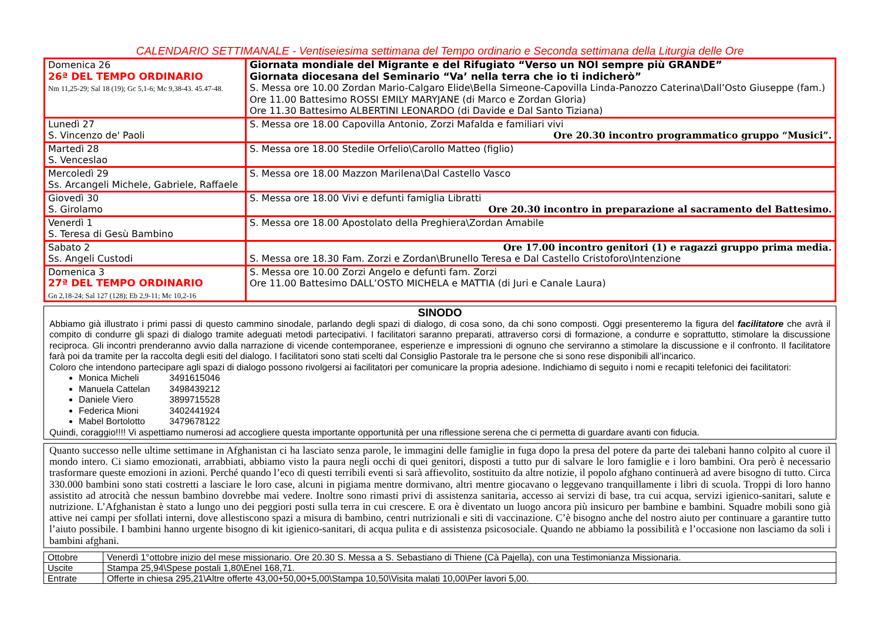CALENDARIO SETTIMANALE - Ventiseiesima settimana del Tempo ordinario e Seconda settimana della Liturgia delle Ore
| Domenica 26 26ª DEL TEMPO ORDINARIO Nm 11,25-29; Sal 18 (19); Gc 5,1-6; Mc 9,38-43. 45.47-48. | Giornata mondiale del Migrante e del Rifugiato “Verso un NOI sempre più GRANDE” Giornata diocesana del Seminario “Va’ nella terra che io ti indicherò” S. Messa ore 10.00 Zordan Mario-Calgaro Elide\Bella Simeone-Capovilla Linda-Panozzo Caterina\Dall’Osto Giuseppe (fam.) Ore 11.00 Battesimo ROSSI EMILY MARYJANE (di Marco e Zordan Gloria) Ore 11.30 Battesimo ALBERTINI LEONARDO (di Davide e Dal Santo Tiziana) |
| Lunedì 27 S. Vincenzo de' Paoli | S. Messa ore 18.00 Capovilla Antonio, Zorzi Mafalda e familiari vivi Ore 20.30 incontro programmatico gruppo “Musici”. |
| Martedì 28 S. Venceslao | S. Messa ore 18.00 Stedile Orfelio\Carollo Matteo (figlio) |
| Mercoledì 29 Ss. Arcangeli Michele, Gabriele, Raffaele | S. Messa ore 18.00 Mazzon Marilena\Dal Castello Vasco |
| Giovedì 30 S. Girolamo | S. Messa ore 18.00 Vivi e defunti famiglia Libratti Ore 20.30 incontro in preparazione al sacramento del Battesimo. |
| Venerdì 1 S. Teresa di Gesù Bambino | S. Messa ore 18.00 Apostolato della Preghiera\Zordan Amabile |
| Sabato 2 Ss. Angeli Custodi | Ore 17.00 incontro genitori (1) e ragazzi gruppo prima media. S. Messa ore 18.30 Fam. Zorzi e Zordan\Brunello Teresa e Dal Castello Cristoforo\Intenzione |
| Domenica 3 27ª DEL TEMPO ORDINARIO Gn 2,18-24; Sal 127 (128); Eb 2,9-11; Mc 10,2-16 | S. Messa ore 10.00 Zorzi Angelo e defunti fam. Zorzi Ore 11.00 Battesimo DALL’OSTO MICHELA e MATTIA (di Juri e Canale Laura) |
SINODO
Abbiamo già illustrato i primi passi di questo cammino sinodale, parlando degli spazi di dialogo, di cosa sono, da chi sono composti. Oggi presenteremo la figura del facilitatore che avrà il compito di condurre gli spazi di dialogo tramite adeguati metodi partecipativi. I facilitatori saranno preparati, attraverso corsi di formazione, a condurre e soprattutto, stimolare la discussione reciproca. Gli incontri prenderanno avvio dalla narrazione di vicende contemporanee, esperienze e impressioni di ognuno che serviranno a stimolare la discussione e il confronto. Il facilitatore farà poi da tramite per la raccolta degli esiti del dialogo. I facilitatori sono stati scelti dal Consiglio Pastorale tra le persone che si sono rese disponibili all’incarico.
Coloro che intendono partecipare agli spazi di dialogo possono rivolgersi ai facilitatori per comunicare la propria adesione. Indichiamo di seguito i nomi e recapiti telefonici dei facilitatori:
Monica Micheli 3491615046
Manuela Cattelan 3498439212
Daniele Viero 3899715528
Federica Mioni 3402441924
Mabel Bortolotto 3479678122
Quindi, coraggio!!!! Vi aspettiamo numerosi ad accogliere questa importante opportunità per una riflessione serena che ci permetta di guardare avanti con fiducia.
Quanto successo nelle ultime settimane in Afghanistan ci ha lasciato senza parole, le immagini delle famiglie in fuga dopo la presa del potere da parte dei talebani hanno colpito al cuore il mondo intero. Ci siamo emozionati, arrabbiati, abbiamo visto la paura negli occhi di quei genitori, disposti a tutto pur di salvare le loro famiglie e i loro bambini. Ora però è necessario trasformare queste emozioni in azioni. Perché quando l’eco di questi terribili eventi si sarà affievolito, sostituito da altre notizie, il popolo afghano continuerà ad avere bisogno di tutto. Circa 330.000 bambini sono stati costretti a lasciare le loro case, alcuni in pigiama mentre dormivano, altri mentre giocavano o leggevano tranquillamente i libri di scuola. Troppi di loro hanno assistito ad atrocità che nessun bambino dovrebbe mai vedere. Inoltre sono rimasti privi di assistenza sanitaria, accesso ai servizi di base, tra cui acqua, servizi igienico-sanitari, salute e nutrizione. L’Afghanistan è stato a lungo uno dei peggiori posti sulla terra in cui crescere. E ora è diventato un luogo ancora più insicuro per bambine e bambini. Squadre mobili sono già attive nei campi per sfollati interni, dove allestiscono spazi a misura di bambino, centri nutrizionali e siti di vaccinazione. C’è bisogno anche del nostro aiuto per continuare a garantire tutto l’aiuto possibile. I bambini hanno urgente bisogno di kit igienico-sanitari, di acqua pulita e di assistenza psicosociale. Quando ne abbiamo la possibilità e l’occasione non lasciamo da soli i bambini afghani.
| Ottobre | Venerdì 1°ottobre inizio del mese missionario. Ore 20.30 S. Messa a S. Sebastiano di Thiene (Cà Pajella), con una Testimonianza Missionaria. |
| Uscite | Stampa 25,94\Spese postali 1,80\Enel 168,71. |
| Entrate | Offerte in chiesa 295,21\Altre offerte 43,00+50,00+5,00\Stampa 10,50\Visita malati 10,00\Per lavori 5,00. |